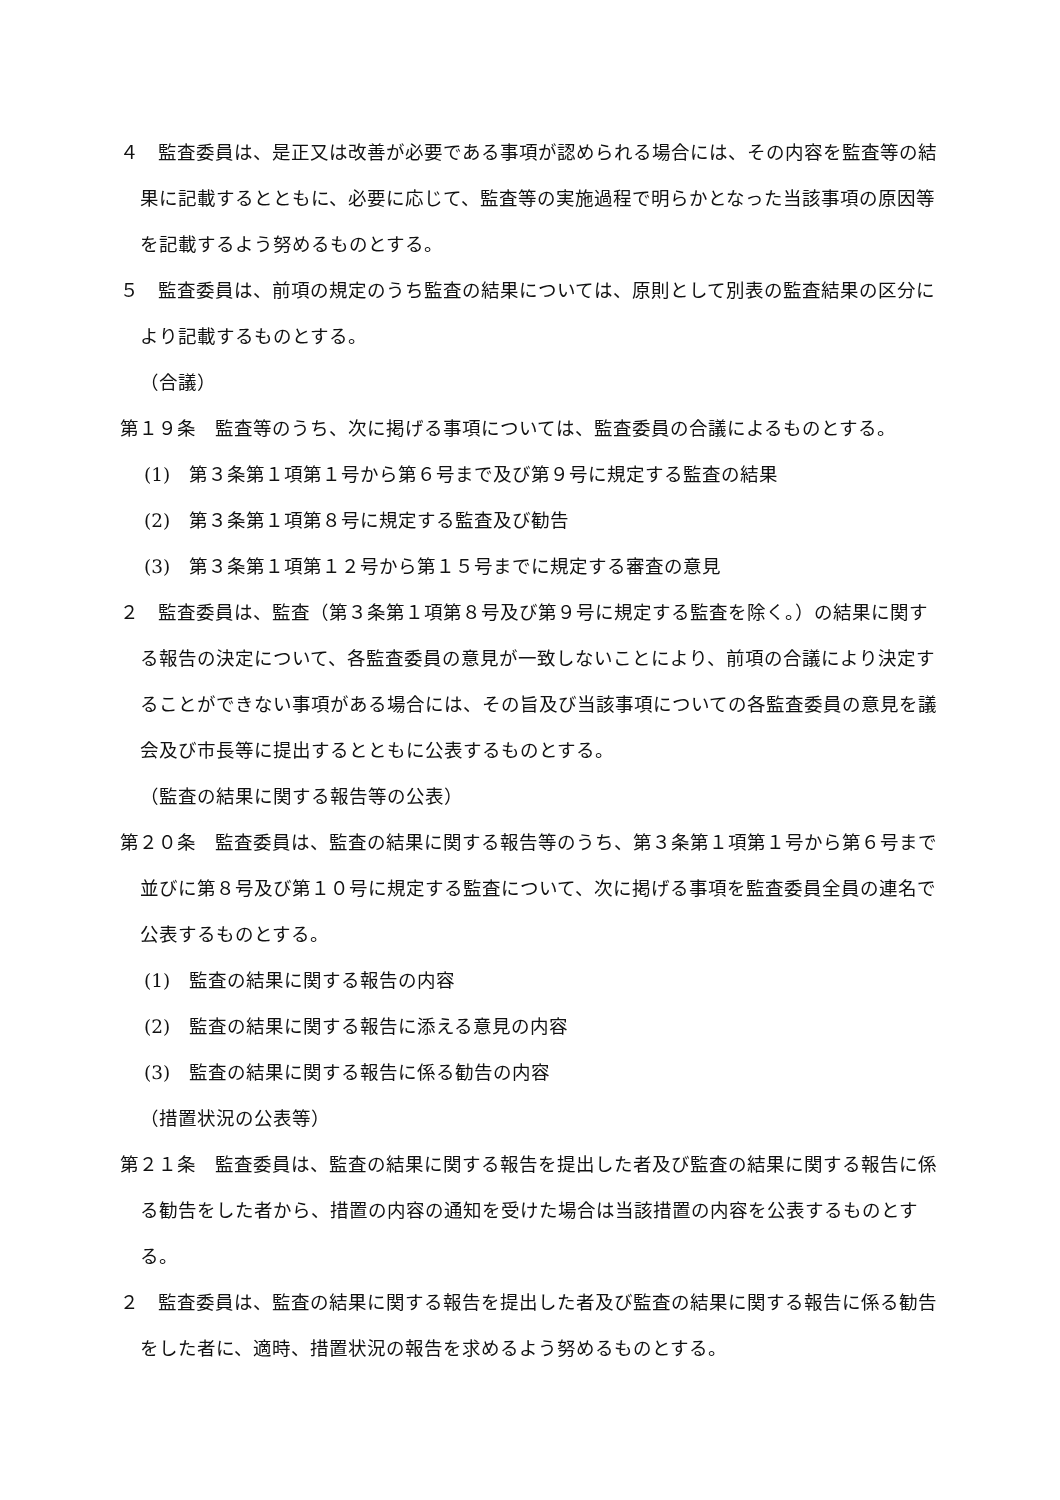４　監査委員は、是正又は改善が必要である事項が認められる場合には、その内容を監査等の結果に記載するとともに、必要に応じて、監査等の実施過程で明らかとなった当該事項の原因等を記載するよう努めるものとする。
５　監査委員は、前項の規定のうち監査の結果については、原則として別表の監査結果の区分により記載するものとする。
（合議）
第１９条　監査等のうち、次に掲げる事項については、監査委員の合議によるものとする。
(1)　第３条第１項第１号から第６号まで及び第９号に規定する監査の結果
(2)　第３条第１項第８号に規定する監査及び勧告
(3)　第３条第１項第１２号から第１５号までに規定する審査の意見
２　監査委員は、監査（第３条第１項第８号及び第９号に規定する監査を除く。）の結果に関する報告の決定について、各監査委員の意見が一致しないことにより、前項の合議により決定することができない事項がある場合には、その旨及び当該事項についての各監査委員の意見を議会及び市長等に提出するとともに公表するものとする。
（監査の結果に関する報告等の公表）
第２０条　監査委員は、監査の結果に関する報告等のうち、第３条第１項第１号から第６号まで並びに第８号及び第１０号に規定する監査について、次に掲げる事項を監査委員全員の連名で公表するものとする。
(1)　監査の結果に関する報告の内容
(2)　監査の結果に関する報告に添える意見の内容
(3)　監査の結果に関する報告に係る勧告の内容
（措置状況の公表等）
第２１条　監査委員は、監査の結果に関する報告を提出した者及び監査の結果に関する報告に係る勧告をした者から、措置の内容の通知を受けた場合は当該措置の内容を公表するものとする。
２　監査委員は、監査の結果に関する報告を提出した者及び監査の結果に関する報告に係る勧告をした者に、適時、措置状況の報告を求めるよう努めるものとする。